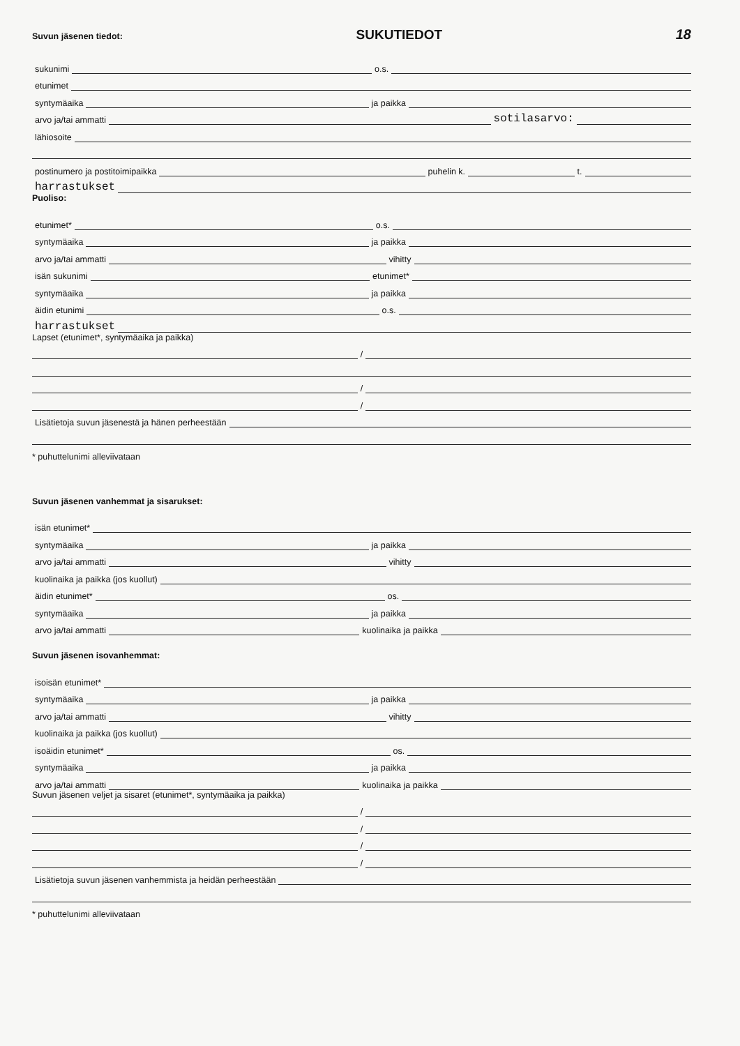Suvun jäsenen tiedot: SUKUTIEDOT 18
sukunimi
o.s.
etunimet
syntymäaika
ja paikka
arvo ja/tai ammatti
sotilasarvo:
lähiosoite
postinumero ja postitoimipaikka
puhelin k.
t.
harrastukset
Puoliso:
etunimet*
o.s.
syntymäaika
ja paikka
arvo ja/tai ammatti
vihitty
isän sukunimi
etunimet*
syntymäaika
ja paikka
äidin etunimi
o.s.
harrastukset
Lapset (etunimet*, syntymäaika ja paikka)
/
/
/
Lisätietoja suvun jäsenestä ja hänen perheestään
* puhuttelunimi alleviivataan
Suvun jäsenen vanhemmat ja sisarukset:
isän etunimet*
syntymäaika
ja paikka
arvo ja/tai ammatti
vihitty
kuolinaika ja paikka (jos kuollut)
äidin etunimet*
os.
syntymäaika
ja paikka
arvo ja/tai ammatti
kuolinaika ja paikka
Suvun jäsenen isovanhemmat:
isoisän etunimet*
syntymäaika
ja paikka
arvo ja/tai ammatti
vihitty
kuolinaika ja paikka (jos kuollut)
isoäidin etunimet*
os.
syntymäaika
ja paikka
arvo ja/tai ammatti
kuolinaika ja paikka
Suvun jäsenen veljet ja sisaret (etunimet*, syntymäaika ja paikka)
/
/
/
/
Lisätietoja suvun jäsenen vanhemmista ja heidän perheestään
* puhuttelunimi alleviivataan